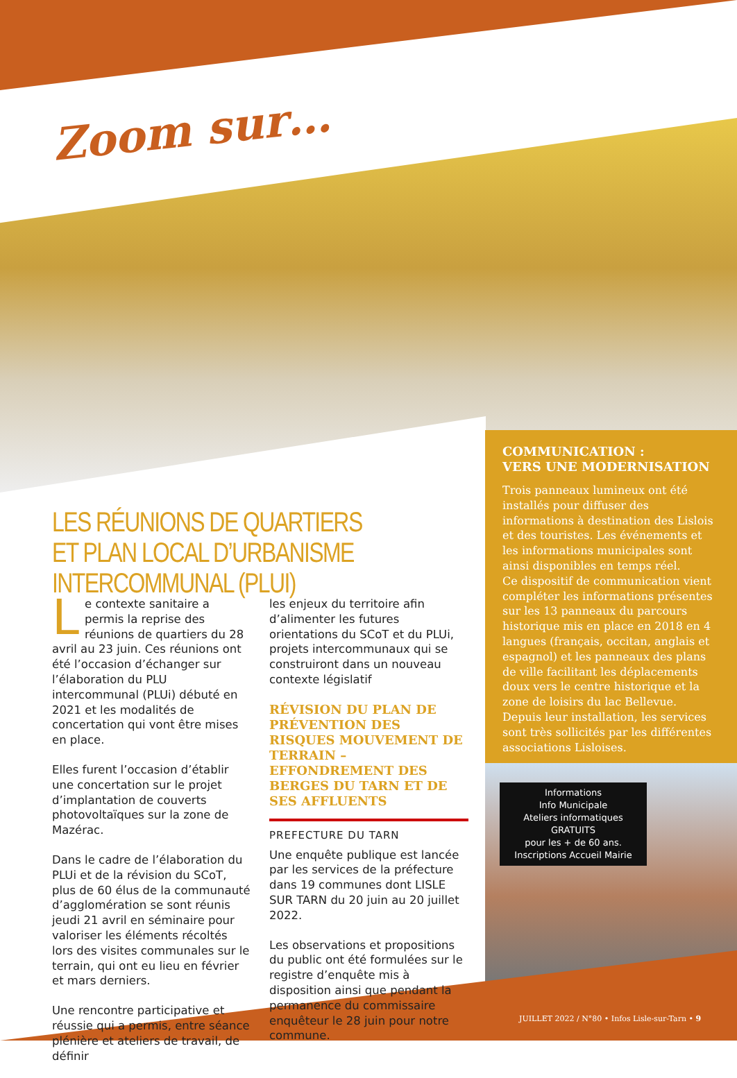Zoom sur…
LES RÉUNIONS DE QUARTIERS
ET PLAN LOCAL D’URBANISME INTERCOMMUNAL (PLUI)
Le contexte sanitaire a permis la reprise des réunions de quartiers du 28 avril au 23 juin. Ces réunions ont été l’occasion d’échanger sur l’élaboration du PLU intercommunal (PLUi) débuté en 2021 et les modalités de concertation qui vont être mises en place.
Elles furent l’occasion d’établir une concertation sur le projet d’implantation de couverts photovoltaïques sur la zone de Mazérac.
Dans le cadre de l’élaboration du PLUi et de la révision du SCoT, plus de 60 élus de la communauté d’agglomération se sont réunis jeudi 21 avril en séminaire pour valoriser les éléments récoltés lors des visites communales sur le terrain, qui ont eu lieu en février et mars derniers.
Une rencontre participative et réussie qui a permis, entre séance plénière et ateliers de travail, de définir
les enjeux du territoire afin d’alimenter les futures orientations du SCoT et du PLUi, projets intercommunaux qui se construiront dans un nouveau contexte législatif
RÉVISION DU PLAN DE PRÉVENTION DES RISQUES MOUVEMENT DE TERRAIN – EFFONDREMENT DES BERGES DU TARN ET DE SES AFFLUENTS
PREFECTURE DU TARN
Une enquête publique est lancée par les services de la préfecture dans 19 communes dont LISLE SUR TARN du 20 juin au 20 juillet 2022.
Les observations et propositions du public ont été formulées sur le registre d’enquête mis à disposition ainsi que pendant la permanence du commissaire enquêteur le 28 juin pour notre commune.
COMMUNICATION :
VERS UNE MODERNISATION
Trois panneaux lumineux ont été installés pour diffuser des informations à destination des Lislois et des touristes. Les événements et les informations municipales sont ainsi disponibles en temps réel.
Ce dispositif de communication vient compléter les informations présentes sur les 13 panneaux du parcours historique mis en place en 2018 en 4 langues (français, occitan, anglais et espagnol) et les panneaux des plans de ville facilitant les déplacements doux vers le centre historique et la zone de loisirs du lac Bellevue.
Depuis leur installation, les services sont très sollicités par les différentes associations Lisloises.
Informations
Info Municipale
Ateliers informatiques
GRATUITS
pour les + de 60 ans.
Inscriptions Accueil Mairie
JUILLET 2022 / N°80 • Infos Lisle-sur-Tarn • 9